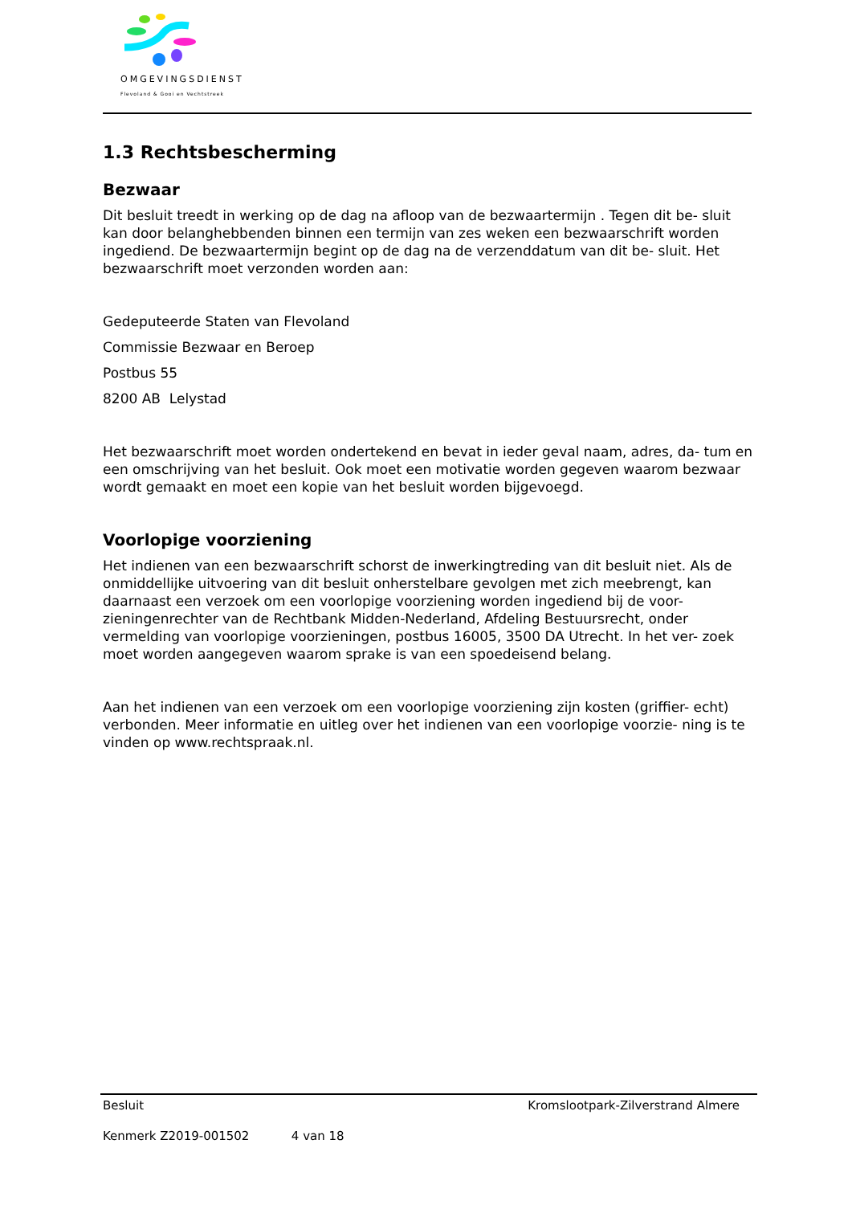OMGEVINGSDIENST
Flevoland & Gooi en Vechtstreek
1.3 Rechtsbescherming
Bezwaar
Dit besluit treedt in werking op de dag na afloop van de bezwaartermijn . Tegen dit be- sluit kan door belanghebbenden binnen een termijn van zes weken een bezwaarschrift worden ingediend. De bezwaartermijn begint op de dag na de verzenddatum van dit be- sluit. Het bezwaarschrift moet verzonden worden aan:
Gedeputeerde Staten van Flevoland
Commissie Bezwaar en Beroep
Postbus 55
8200 AB Lelystad
Het bezwaarschrift moet worden ondertekend en bevat in ieder geval naam, adres, da- tum en een omschrijving van het besluit. Ook moet een motivatie worden gegeven waarom bezwaar wordt gemaakt en moet een kopie van het besluit worden bijgevoegd.
Voorlopige voorziening
Het indienen van een bezwaarschrift schorst de inwerkingtreding van dit besluit niet. Als de onmiddellijke uitvoering van dit besluit onherstelbare gevolgen met zich meebrengt, kan daarnaast een verzoek om een voorlopige voorziening worden ingediend bij de voor- zieningenrechter van de Rechtbank Midden-Nederland, Afdeling Bestuursrecht, onder vermelding van voorlopige voorzieningen, postbus 16005, 3500 DA Utrecht. In het ver- zoek moet worden aangegeven waarom sprake is van een spoedeisend belang.
Aan het indienen van een verzoek om een voorlopige voorziening zijn kosten (griffier- echt) verbonden. Meer informatie en uitleg over het indienen van een voorlopige voorzie- ning is te vinden op www.rechtspraak.nl.
Besluit Kromslootpark-Zilverstrand Almere
Kenmerk Z2019-001502 4 van 18